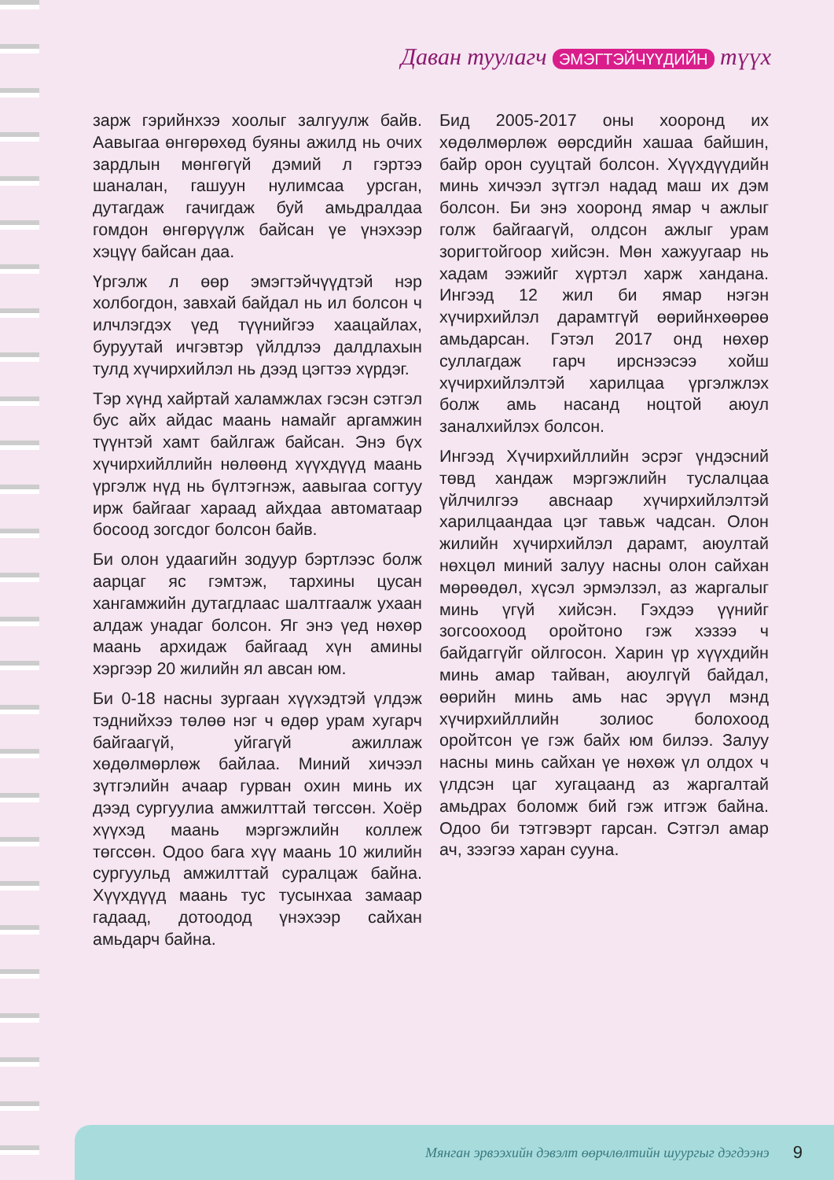Даван туулагч ЭМЭГТЭЙЧҮҮДИЙН түүх
зарж гэрийнхээ хоолыг залгуулж байв. Аавыгаа өнгөрөхөд буяны ажилд нь очих зардлын мөнгөгүй дэмий л гэртээ шаналан, гашуун нулимсаа урсган, дутагдаж гачигдаж буй амьдралдаа гомдон өнгөрүүлж байсан үе үнэхээр хэцүү байсан даа.
Үргэлж л өөр эмэгтэйчүүдтэй нэр холбогдон, завхай байдал нь ил болсон ч илчлэгдэх үед түүнийгээ хаацайлах, буруутай ичгэвтэр үйлдлээ далдлахын тулд хүчирхийлэл нь дээд цэгтээ хүрдэг.
Тэр хүнд хайртай халамжлах гэсэн сэтгэл бус айх айдас маань намайг аргамжин түүнтэй хамт байлгаж байсан. Энэ бүх хүчирхийллийн нөлөөнд хүүхдүүд маань үргэлж нүд нь бүлтэгнэж, аавыгаа согтуу ирж байгааг хараад айхдаа автоматаар босоод зогсдог болсон байв.
Би олон удаагийн зодуур бэртлээс болж аарцаг яс гэмтэж, тархины цусан хангамжийн дутагдлаас шалтгаалж ухаан алдаж унадаг болсон. Яг энэ үед нөхөр маань архидаж байгаад хүн амины хэргээр 20 жилийн ял авсан юм.
Би 0-18 насны зургаан хүүхэдтэй үлдэж тэднийхээ төлөө нэг ч өдөр урам хугарч байгаагүй, уйгагүй ажиллаж хөдөлмөрлөж байлаа. Миний хичээл зүтгэлийн ачаар гурван охин минь их дээд сургуулиа амжилттай төгссөн. Хоёр хүүхэд маань мэргэжлийн коллеж төгссөн. Одоо бага хүү маань 10 жилийн сургуульд амжилттай суралцаж байна. Хүүхдүүд маань тус тусынхаа замаар гадаад, дотоодод үнэхээр сайхан амьдарч байна.
Бид 2005-2017 оны хооронд их хөдөлмөрлөж өөрсдийн хашаа байшин, байр орон сууцтай болсон. Хүүхдүүдийн минь хичээл зүтгэл надад маш их дэм болсон. Би энэ хооронд ямар ч ажлыг голж байгаагүй, олдсон ажлыг урам зоригтойгоор хийсэн. Мөн хажуугаар нь хадам ээжийг хүртэл харж хандана. Ингээд 12 жил би ямар нэгэн хүчирхийлэл дарамтгүй өөрийнхөөрөө амьдарсан. Гэтэл 2017 онд нөхөр суллагдаж гарч ирснээсээ хойш хүчирхийлэлтэй харилцаа үргэлжлэх болж амь насанд ноцтой аюул заналхийлэх болсон.
Ингээд Хүчирхийллийн эсрэг үндэсний төвд хандаж мэргэжлийн туслалцаа үйлчилгээ авснаар хүчирхийлэлтэй харилцаандаа цэг тавьж чадсан. Олон жилийн хүчирхийлэл дарамт, аюултай нөхцөл миний залуу насны олон сайхан мөрөөдөл, хүсэл эрмэлзэл, аз жаргалыг минь үгүй хийсэн. Гэхдээ үүнийг зогсоохоод оройтоно гэж хэзээ ч байдаггүйг ойлгосон. Харин үр хүүхдийн минь амар тайван, аюулгүй байдал, өөрийн минь амь нас эрүүл мэнд хүчирхийллийн золиос болохоод оройтсон үе гэж байх юм билээ. Залуу насны минь сайхан үе нөхөж үл олдох ч үлдсэн цаг хугацаанд аз жаргалтай амьдрах боломж бий гэж итгэж байна. Одоо би тэтгэвэрт гарсан. Сэтгэл амар ач, зээгээ харан сууна.
Мянган эрвээхийн дэвэлт өөрчлөлтийн шуургыг дэгдээнэ 9